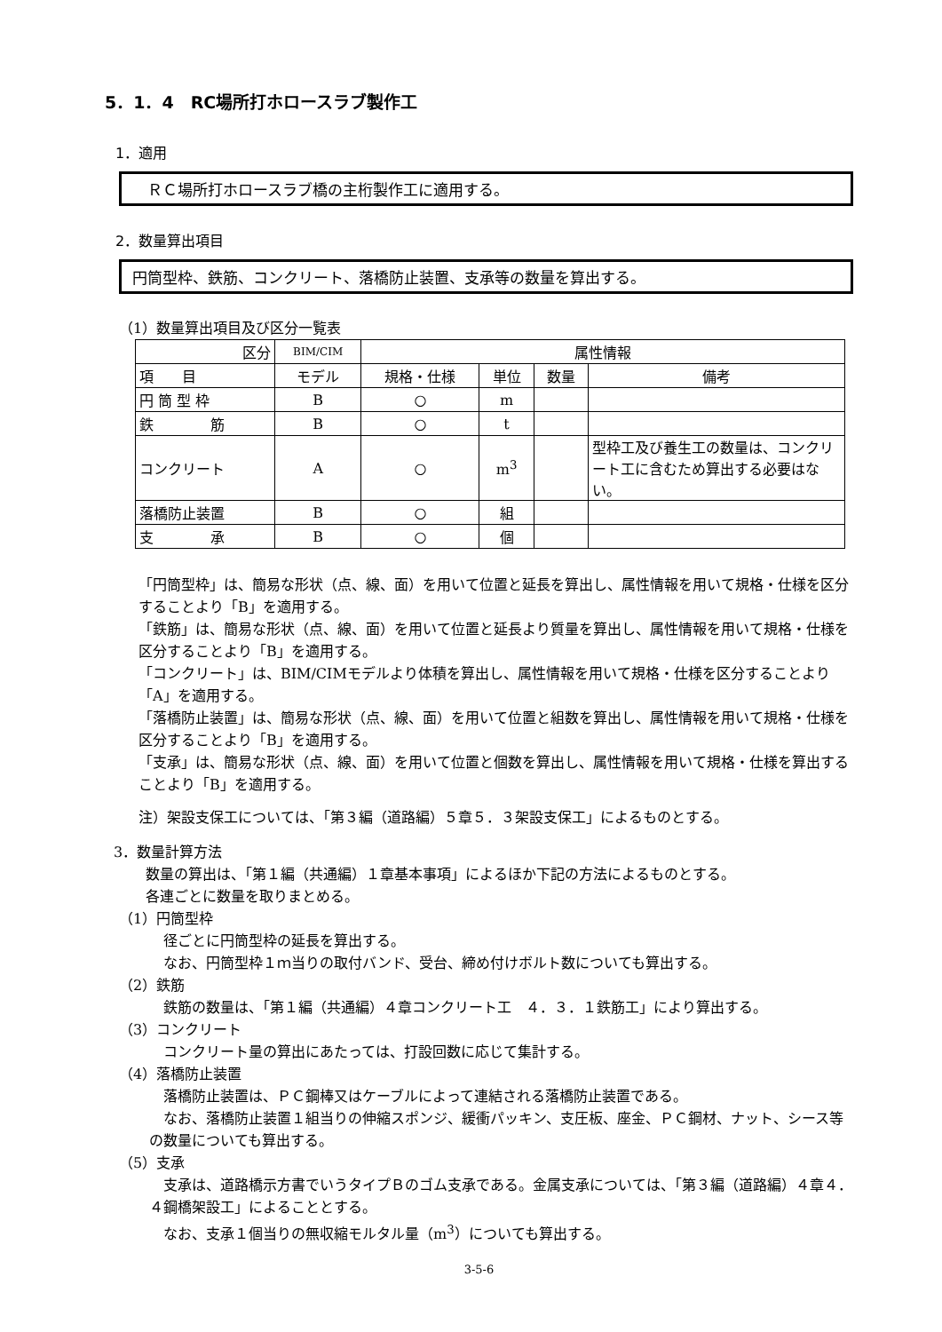5．1．4　RC場所打ホロースラブ製作工
1．適用
　ＲＣ場所打ホロースラブ橋の主桁製作工に適用する。
2．数量算出項目
円筒型枠、鉄筋、コンクリート、落橋防止装置、支承等の数量を算出する。
（1）数量算出項目及び区分一覧表
| 区分 | BIM/CIM | 属性情報 | | | |
| --- | --- | --- | --- | --- | --- |
| 項 目 | モデル | 規格・仕様 | 単位 | 数量 | 備考 |
| 円 筒 型 枠 | B | ○ | m | | |
| 鉄 筋 | B | ○ | t | | |
| コンクリート | A | ○ | m<sup>3</sup> | | 型枠工及び養生工の数量は、コンクリート工に含むため算出する必要はない。 |
| 落橋防止装置 | B | ○ | 組 | | |
| 支 承 | B | ○ | 個 | | |
「円筒型枠」は、簡易な形状（点、線、面）を用いて位置と延長を算出し、属性情報を用いて規格・仕様を区分することより「B」を適用する。
「鉄筋」は、簡易な形状（点、線、面）を用いて位置と延長より質量を算出し、属性情報を用いて規格・仕様を区分することより「B」を適用する。
「コンクリート」は、BIM/CIMモデルより体積を算出し、属性情報を用いて規格・仕様を区分することより「A」を適用する。
「落橋防止装置」は、簡易な形状（点、線、面）を用いて位置と組数を算出し、属性情報を用いて規格・仕様を区分することより「B」を適用する。
「支承」は、簡易な形状（点、線、面）を用いて位置と個数を算出し、属性情報を用いて規格・仕様を算出することより「B」を適用する。
注）架設支保工については、「第３編（道路編）５章５．３架設支保工」によるものとする。
3．数量計算方法
数量の算出は、「第１編（共通編）１章基本事項」によるほか下記の方法によるものとする。
各連ごとに数量を取りまとめる。
（1）円筒型枠
径ごとに円筒型枠の延長を算出する。
なお、円筒型枠１ｍ当りの取付バンド、受台、締め付けボルト数についても算出する。
（2）鉄筋
　鉄筋の数量は、「第１編（共通編）４章コンクリート工　４．３．１鉄筋工」により算出する。
（3）コンクリート
コンクリート量の算出にあたっては、打設回数に応じて集計する。
（4）落橋防止装置
　落橋防止装置は、ＰＣ鋼棒又はケーブルによって連結される落橋防止装置である。
　なお、落橋防止装置１組当りの伸縮スポンジ、緩衝パッキン、支圧板、座金、ＰＣ鋼材、ナット、シース等の数量についても算出する。
（5）支承
　支承は、道路橋示方書でいうタイプＢのゴム支承である。金属支承については、「第３編（道路編）４章４．４鋼橋架設工」によることとする。
　なお、支承１個当りの無収縮モルタル量（m<sup>3</sup>）についても算出する。
3-5-6